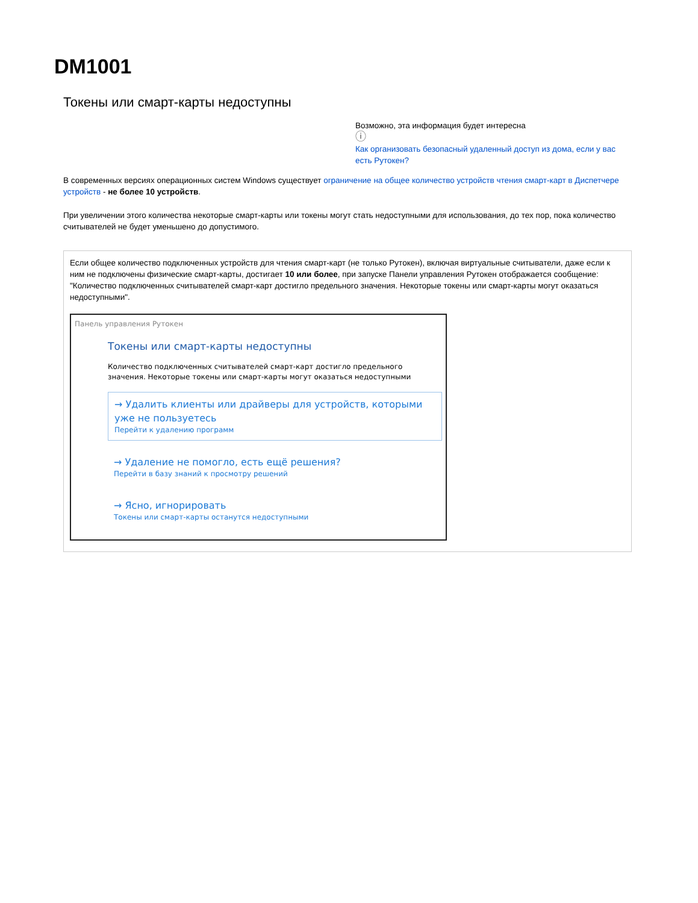DM1001
Токены или смарт-карты недоступны
Возможно, эта информация будет интересна
ⓘ
Как организовать безопасный удаленный доступ из дома, если у вас есть Рутокен?
В современных версиях операционных систем Windows существует ограничение на общее количество устройств чтения смарт-карт в Диспетчере устройств - не более 10 устройств.
При увеличении этого количества некоторые смарт-карты или токены могут стать недоступными для использования, до тех пор, пока количество считывателей не будет уменьшено до допустимого.
Если общее количество подключенных устройств для чтения смарт-карт (не только Рутокен), включая виртуальные считыватели, даже если к ним не подключены физические смарт-карты, достигает 10 или более, при запуске Панели управления Рутокен отображается сообщение: "Количество подключенных считывателей смарт-карт достигло предельного значения. Некоторые токены или смарт-карты могут оказаться недоступными".
Панель управления Рутокен
Токены или смарт-карты недоступны
Количество подключенных считывателей смарт-карт достигло предельного значения. Некоторые токены или смарт-карты могут оказаться недоступными
→ Удалить клиенты или драйверы для устройств, которыми уже не пользуетесь
Перейти к удалению программ
→ Удаление не помогло, есть ещё решения?
Перейти в базу знаний к просмотру решений
→ Ясно, игнорировать
Токены или смарт-карты останутся недоступными